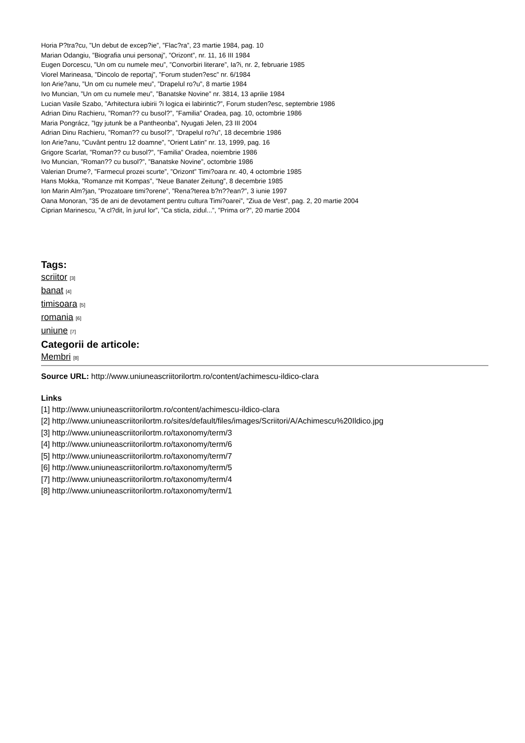Horia P?tra?cu, ”Un debut de excep?ie”, ”Flac?ra”, 23 martie 1984, pag. 10
Marian Odangiu, ”Biografia unui personaj”, ”Orizont”, nr. 11, 16 III 1984
Eugen Dorcescu, ”Un om cu numele meu”, ”Convorbiri literare”, Ia?i, nr. 2, februarie 1985
Viorel Marineasa, ”Dincolo de reportaj”, ”Forum studen?esc” nr. 6/1984
Ion Arie?anu, ”Un om cu numele meu”, ”Drapelul ro?u”, 8 martie 1984
Ivo Muncian, ”Un om cu numele meu”, ”Banatske Novine” nr. 3814, 13 aprilie 1984
Lucian Vasile Szabo, ”Arhitectura iubirii ?i logica ei labirintic?”, Forum studen?esc, septembrie 1986
Adrian Dinu Rachieru, ”Roman?? cu busol?”, ”Familia” Oradea, pag. 10, octombrie 1986
Maria Pongrácz, ”Igy jutunk be a Pantheonba”, Nyugati Jelen, 23 III 2004
Adrian Dinu Rachieru, ”Roman?? cu busol?”, ”Drapelul ro?u”, 18 decembrie 1986
Ion Arie?anu, ”Cuvânt pentru 12 doamne”, ”Orient Latin” nr. 13, 1999, pag. 16
Grigore Scarlat, ”Roman?? cu busol?”, ”Familia” Oradea, noiembrie 1986
Ivo Muncian, ”Roman?? cu busol?”, ”Banatske Novine”, octombrie 1986
Valerian Drume?, ”Farmecul prozei scurte”, ”Orizont” Timi?oara nr. 40, 4 octombrie 1985
Hans Mokka, ”Romanze mit Kompas”, ”Neue Banater Zeitung”, 8 decembrie 1985
Ion Marin Alm?jan, ”Prozatoare timi?orene”, ”Rena?terea b?n??ean?”, 3 iunie 1997
Oana Monoran, ”35 de ani de devotament pentru cultura Timi?oarei”, ”Ziua de Vest”, pag. 2, 20 martie 2004
Ciprian Marinescu, ”A cl?dit, în jurul lor”, ”Ca sticla, zidul...”, ”Prima or?”, 20 martie 2004
Tags:
scriitor [3]
banat [4]
timisoara [5]
romania [6]
uniune [7]
Categorii de articole:
Membri [8]
Source URL: http://www.uniuneascriitorilortm.ro/content/achimescu-ildico-clara
Links
[1] http://www.uniuneascriitorilortm.ro/content/achimescu-ildico-clara
[2] http://www.uniuneascriitorilortm.ro/sites/default/files/images/Scriitori/A/Achimescu%20Ildico.jpg
[3] http://www.uniuneascriitorilortm.ro/taxonomy/term/3
[4] http://www.uniuneascriitorilortm.ro/taxonomy/term/6
[5] http://www.uniuneascriitorilortm.ro/taxonomy/term/7
[6] http://www.uniuneascriitorilortm.ro/taxonomy/term/5
[7] http://www.uniuneascriitorilortm.ro/taxonomy/term/4
[8] http://www.uniuneascriitorilortm.ro/taxonomy/term/1